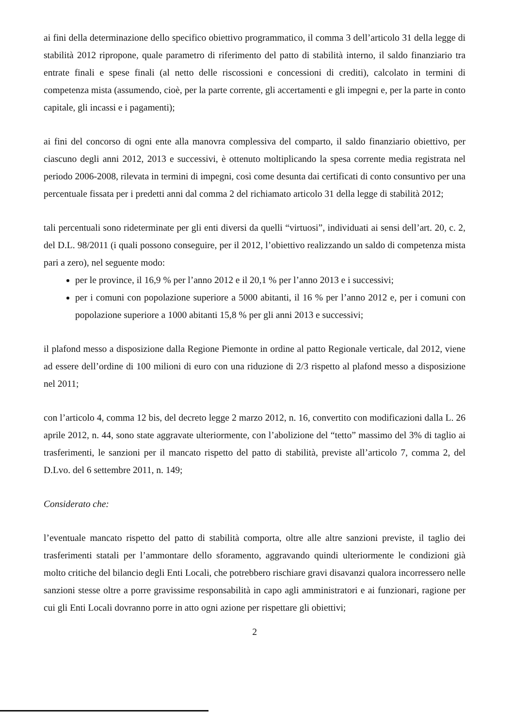ai fini della determinazione dello specifico obiettivo programmatico, il comma 3 dell’articolo 31 della legge di stabilità 2012 ripropone, quale parametro di riferimento del patto di stabilità interno, il saldo finanziario tra entrate finali e spese finali (al netto delle riscossioni e concessioni di crediti), calcolato in termini di competenza mista (assumendo, cioè, per la parte corrente, gli accertamenti e gli impegni e, per la parte in conto capitale, gli incassi e i pagamenti);
ai fini del concorso di ogni ente alla manovra complessiva del comparto, il saldo finanziario obiettivo, per ciascuno degli anni 2012, 2013 e successivi, è ottenuto moltiplicando la spesa corrente media registrata nel periodo 2006-2008, rilevata in termini di impegni, così come desunta dai certificati di conto consuntivo per una percentuale fissata per i predetti anni dal comma 2 del richiamato articolo 31 della legge di stabilità 2012;
tali percentuali sono rideterminate per gli enti diversi da quelli “virtuosi”, individuati ai sensi dell’art. 20, c. 2, del D.L. 98/2011 (i quali possono conseguire, per il 2012, l’obiettivo realizzando un saldo di competenza mista pari a zero), nel seguente modo:
per le province, il 16,9 % per l’anno 2012 e il 20,1 % per l’anno 2013 e i successivi;
per i comuni con popolazione superiore a 5000 abitanti, il 16 % per l’anno 2012 e, per i comuni con popolazione superiore a 1000 abitanti 15,8 % per gli anni 2013 e successivi;
il plafond messo a disposizione dalla Regione Piemonte in ordine al patto Regionale verticale, dal 2012, viene ad essere dell’ordine di 100 milioni di euro con una riduzione di 2/3 rispetto al plafond messo a disposizione nel 2011;
con l’articolo 4, comma 12 bis, del decreto legge 2 marzo 2012, n. 16, convertito con modificazioni dalla L. 26 aprile 2012, n. 44, sono state aggravate ulteriormente, con l’abolizione del “tetto” massimo del 3% di taglio ai trasferimenti, le sanzioni per il mancato rispetto del patto di stabilità, previste all’articolo 7, comma 2, del D.Lvo. del 6 settembre 2011, n. 149;
Considerato che:
l’eventuale mancato rispetto del patto di stabilità comporta, oltre alle altre sanzioni previste, il taglio dei trasferimenti statali per l’ammontare dello sforamento, aggravando quindi ulteriormente le condizioni già molto critiche del bilancio degli Enti Locali, che potrebbero rischiare gravi disavanzi qualora incorressero nelle sanzioni stesse oltre a porre gravissime responsabilità in capo agli amministratori e ai funzionari, ragione per cui gli Enti Locali dovranno porre in atto ogni azione per rispettare gli obiettivi;
2